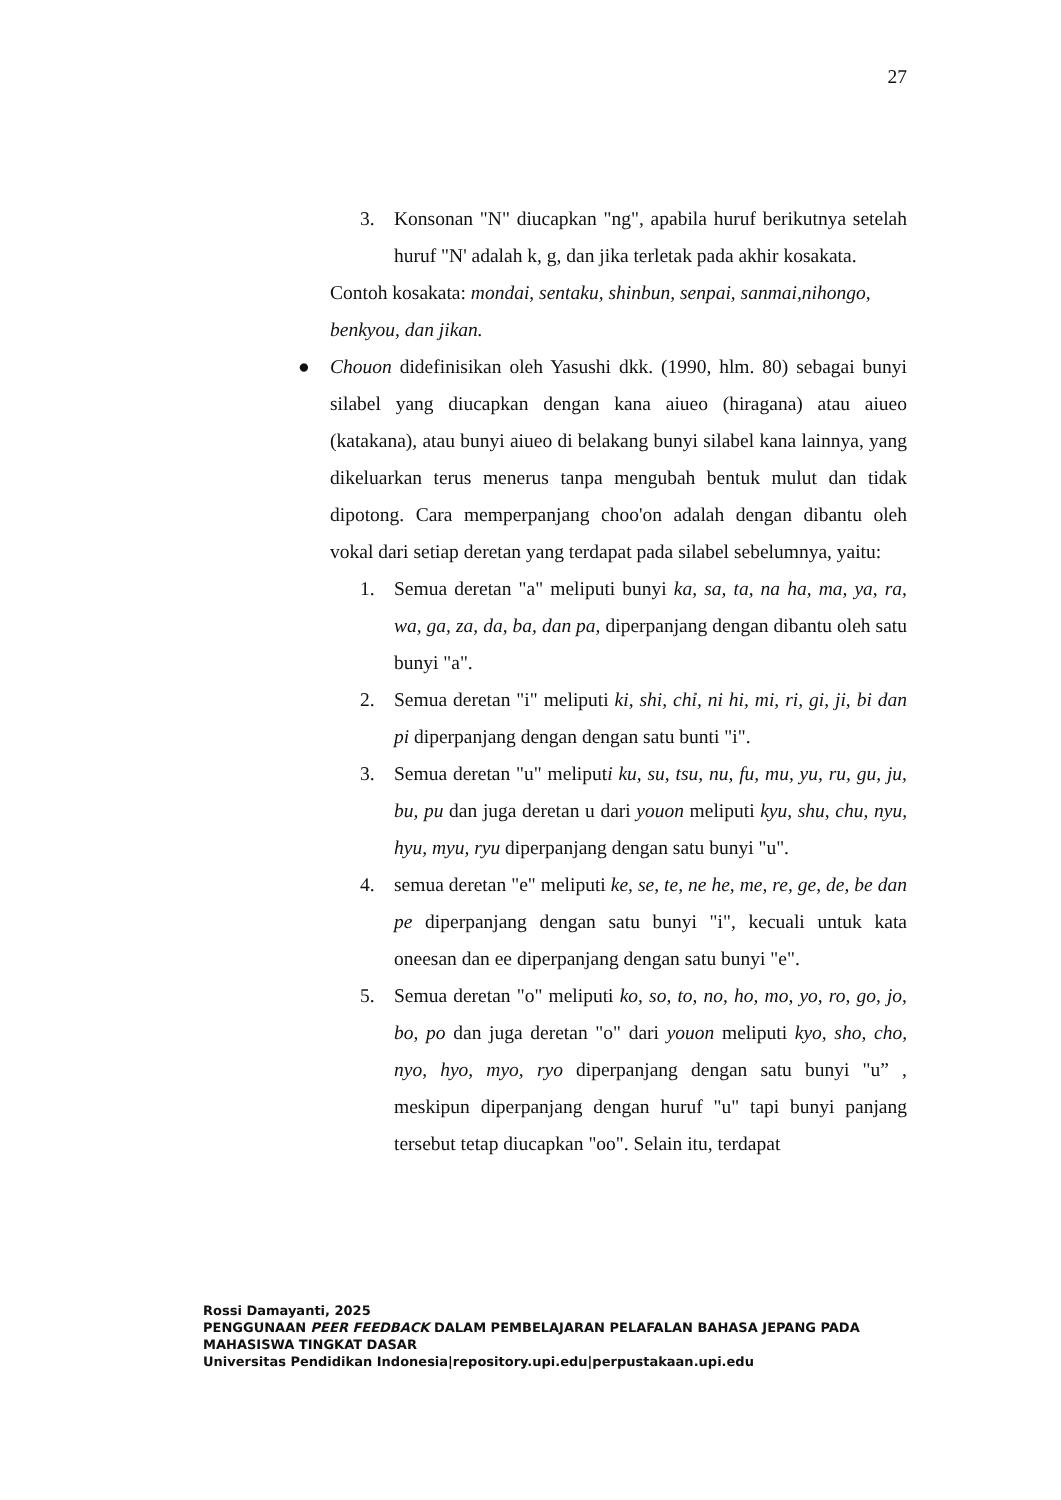27
3. Konsonan "N" diucapkan "ng", apabila huruf berikutnya setelah huruf "N' adalah k, g, dan jika terletak pada akhir kosakata.
Contoh kosakata: mondai, sentaku, shinbun, senpai, sanmai,nihongo,
benkyou, dan jikan.
● Chouon didefinisikan oleh Yasushi dkk. (1990, hlm. 80) sebagai bunyi silabel yang diucapkan dengan kana aiueo (hiragana) atau aiueo (katakana), atau bunyi aiueo di belakang bunyi silabel kana lainnya, yang dikeluarkan terus menerus tanpa mengubah bentuk mulut dan tidak dipotong. Cara memperpanjang choo'on adalah dengan dibantu oleh vokal dari setiap deretan yang terdapat pada silabel sebelumnya, yaitu:
1. Semua deretan "a" meliputi bunyi ka, sa, ta, na ha, ma, ya, ra, wa, ga, za, da, ba, dan pa, diperpanjang dengan dibantu oleh satu bunyi "a".
2. Semua deretan "i" meliputi ki, shi, chỉ, ni hi, mi, ri, gi, ji, bi dan pi diperpanjang dengan dengan satu bunti "i".
3. Semua deretan "u" meliputi ku, su, tsu, nu, fu, mu, yu, ru, gu, ju, bu, pu dan juga deretan u dari youon meliputi kyu, shu, chu, nyu, hyu, myu, ryu diperpanjang dengan satu bunyi "u".
4. semua deretan "e" meliputi ke, se, te, ne he, me, re, ge, de, be dan pe diperpanjang dengan satu bunyi "i", kecuali untuk kata oneesan dan ee diperpanjang dengan satu bunyi "e".
5. Semua deretan "o" meliputi ko, so, to, no, ho, mo, yo, ro, go, jo, bo, po dan juga deretan "o" dari youon meliputi kyo, sho, cho, nyo, hyo, myo, ryo diperpanjang dengan satu bunyi "u” , meskipun diperpanjang dengan huruf "u" tapi bunyi panjang tersebut tetap diucapkan "oo". Selain itu, terdapat
Rossi Damayanti, 2025
PENGGUNAAN PEER FEEDBACK DALAM PEMBELAJARAN PELAFALAN BAHASA JEPANG PADA
MAHASISWA TINGKAT DASAR
Universitas Pendidikan Indonesia|repository.upi.edu|perpustakaan.upi.edu